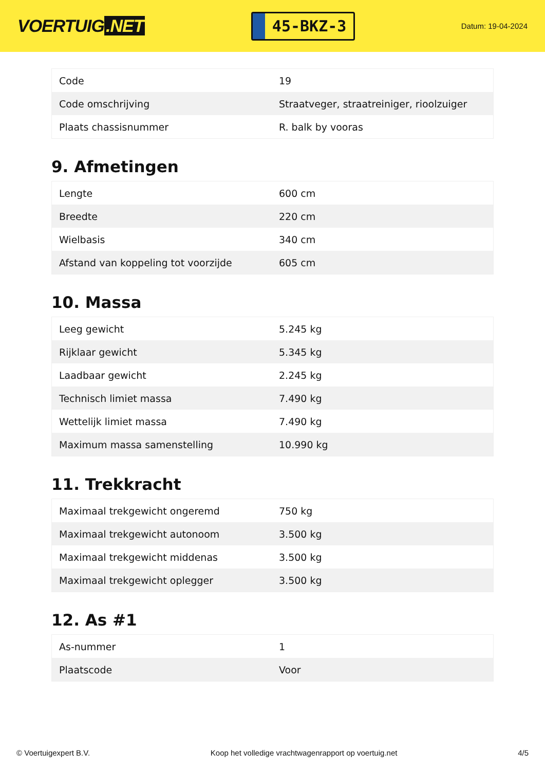VOERTUIG.NET
45-BKZ-3
Datum: 19-04-2024
| Code | 19 |
| Code omschrijving | Straatveger, straatreiniger, rioolzuiger |
| Plaats chassisnummer | R. balk by vooras |
9. Afmetingen
| Lengte | 600 cm |
| Breedte | 220 cm |
| Wielbasis | 340 cm |
| Afstand van koppeling tot voorzijde | 605 cm |
10. Massa
| Leeg gewicht | 5.245 kg |
| Rijklaar gewicht | 5.345 kg |
| Laadbaar gewicht | 2.245 kg |
| Technisch limiet massa | 7.490 kg |
| Wettelijk limiet massa | 7.490 kg |
| Maximum massa samenstelling | 10.990 kg |
11. Trekkracht
| Maximaal trekgewicht ongeremd | 750 kg |
| Maximaal trekgewicht autonoom | 3.500 kg |
| Maximaal trekgewicht middenas | 3.500 kg |
| Maximaal trekgewicht oplegger | 3.500 kg |
12. As #1
| As-nummer | 1 |
| Plaatscode | Voor |
© Voertuigexpert B.V. Koop het volledige vrachtwagenrapport op voertuig.net 4/5